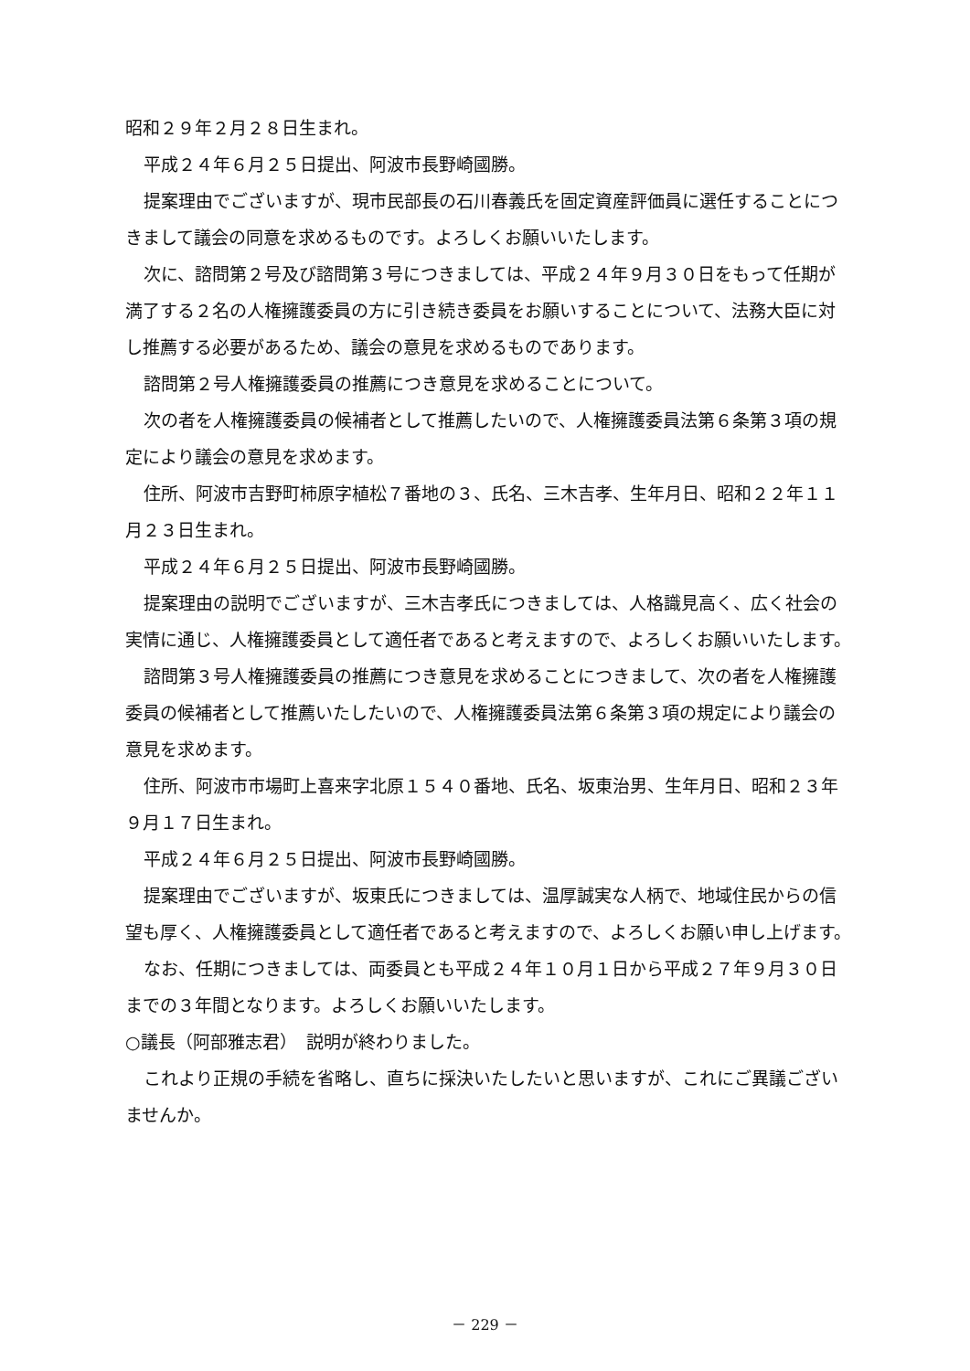昭和２９年２月２８日生まれ。
平成２４年６月２５日提出、阿波市長野崎國勝。
提案理由でございますが、現市民部長の石川春義氏を固定資産評価員に選任することにつきまして議会の同意を求めるものです。よろしくお願いいたします。
次に、諮問第２号及び諮問第３号につきましては、平成２４年９月３０日をもって任期が満了する２名の人権擁護委員の方に引き続き委員をお願いすることについて、法務大臣に対し推薦する必要があるため、議会の意見を求めるものであります。
諮問第２号人権擁護委員の推薦につき意見を求めることについて。
次の者を人権擁護委員の候補者として推薦したいので、人権擁護委員法第６条第３項の規定により議会の意見を求めます。
住所、阿波市吉野町柿原字植松７番地の３、氏名、三木吉孝、生年月日、昭和２２年１１月２３日生まれ。
平成２４年６月２５日提出、阿波市長野崎國勝。
提案理由の説明でございますが、三木吉孝氏につきましては、人格識見高く、広く社会の実情に通じ、人権擁護委員として適任者であると考えますので、よろしくお願いいたします。
諮問第３号人権擁護委員の推薦につき意見を求めることにつきまして、次の者を人権擁護委員の候補者として推薦いたしたいので、人権擁護委員法第６条第３項の規定により議会の意見を求めます。
住所、阿波市市場町上喜来字北原１５４０番地、氏名、坂東治男、生年月日、昭和２３年９月１７日生まれ。
平成２４年６月２５日提出、阿波市長野崎國勝。
提案理由でございますが、坂東氏につきましては、温厚誠実な人柄で、地域住民からの信望も厚く、人権擁護委員として適任者であると考えますので、よろしくお願い申し上げます。
なお、任期につきましては、両委員とも平成２４年１０月１日から平成２７年９月３０日までの３年間となります。よろしくお願いいたします。
○議長（阿部雅志君）　説明が終わりました。
これより正規の手続を省略し、直ちに採決いたしたいと思いますが、これにご異議ございませんか。
－ 229 －